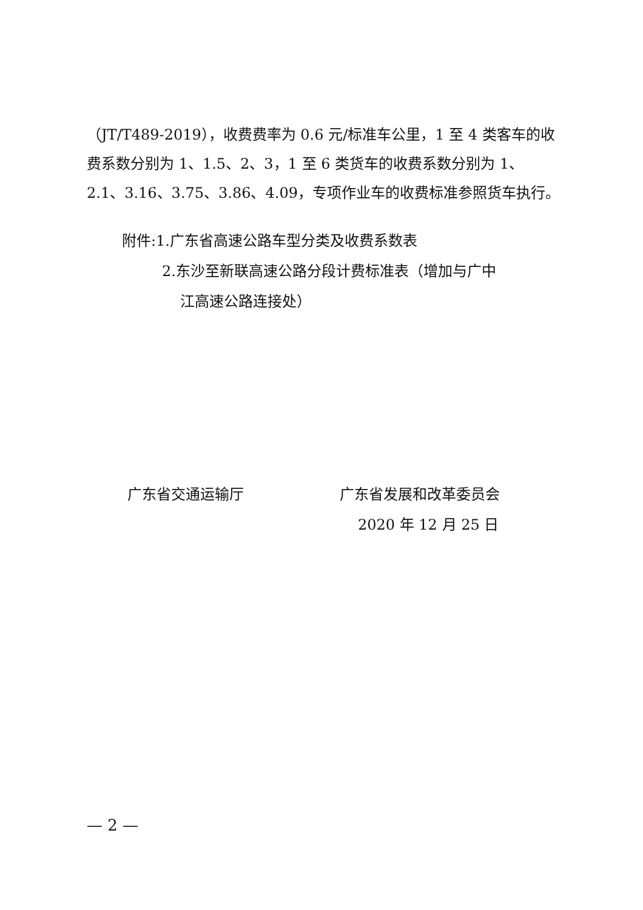（JT/T489-2019），收费费率为 0.6 元/标准车公里，1 至 4 类客车的收费系数分别为 1、1.5、2、3，1 至 6 类货车的收费系数分别为 1、2.1、3.16、3.75、3.86、4.09，专项作业车的收费标准参照货车执行。
附件:1.广东省高速公路车型分类及收费系数表
2.东沙至新联高速公路分段计费标准表（增加与广中
江高速公路连接处）
广东省交通运输厅 广东省发展和改革委员会
2020 年 12 月 25 日
— 2 —